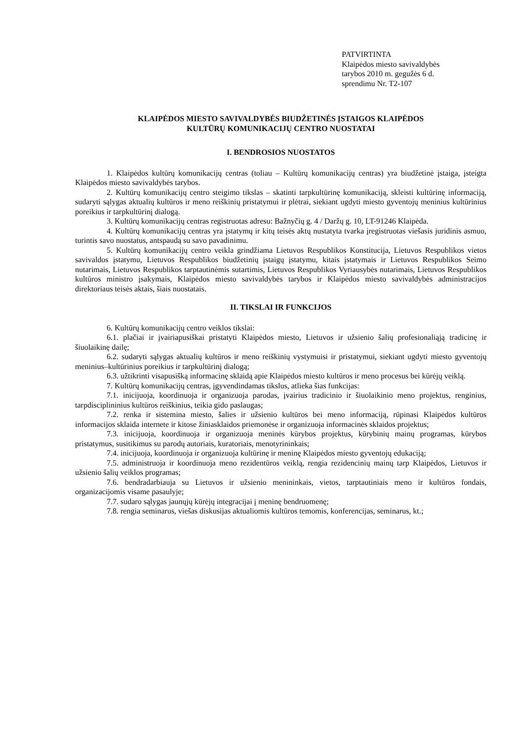PATVIRTINTA
Klaipėdos miesto savivaldybės
tarybos 2010 m. gegužės 6 d.
sprendimu Nr. T2-107
KLAIPĖDOS MIESTO SAVIVALDYBĖS BIUDŽETINĖS ĮSTAIGOS KLAIPĖDOS
KULTŪRŲ KOMUNIKACIJŲ CENTRO NUOSTATAI
I. BENDROSIOS NUOSTATOS
1. Klaipėdos kultūrų komunikacijų centras (toliau – Kultūrų komunikacijų centras) yra biudžetinė įstaiga, įsteigta Klaipėdos miesto savivaldybės tarybos.
2. Kultūrų komunikacijų centro steigimo tikslas – skatinti tarpkultūrinę komunikaciją, skleisti kultūrinę informaciją, sudaryti sąlygas aktualių kultūros ir meno reiškinių pristatymui ir plėtrai, siekiant ugdyti miesto gyventojų meninius kultūrinius poreikius ir tarpkultūrinį dialogą.
3. Kultūrų komunikacijų centras registruotas adresu: Bažnyčių g. 4 / Daržų g. 10, LT-91246 Klaipėda.
4. Kultūrų komunikacijų centras yra įstatymų ir kitų teisės aktų nustatyta tvarka įregistruotas viešasis juridinis asmuo, turintis savo nuostatus, antspaudą su savo pavadinimu.
5. Kultūrų komunikacijų centro veikla grindžiama Lietuvos Respublikos Konstitucija, Lietuvos Respublikos vietos savivaldos įstatymu, Lietuvos Respublikos biudžetinių įstaigų įstatymu, kitais įstatymais ir Lietuvos Respublikos Seimo nutarimais, Lietuvos Respublikos tarptautinėmis sutartimis, Lietuvos Respublikos Vyriausybės nutarimais, Lietuvos Respublikos kultūros ministro įsakymais, Klaipėdos miesto savivaldybės tarybos ir Klaipėdos miesto savivaldybės administracijos direktoriaus teisės aktais, šiais nuostatais.
II. TIKSLAI IR FUNKCIJOS
6. Kultūrų komunikacijų centro veiklos tikslai:
6.1. plačiai ir įvairiapusiškai pristatyti Klaipėdos miesto, Lietuvos ir užsienio šalių profesionaliąją tradicinę ir šiuolaikinę dailę;
6.2. sudaryti sąlygas aktualių kultūros ir meno reiškinių vystymuisi ir pristatymui, siekiant ugdyti miesto gyventojų meninius–kultūrinius poreikius ir tarpkultūrinį dialogą;
6.3. užtikrinti visapusišką informacinę sklaidą apie Klaipėdos miesto kultūros ir meno procesus bei kūrėjų veiklą.
7. Kultūrų komunikacijų centras, įgyvendindamas tikslus, atlieka šias funkcijas:
7.1. inicijuoja, koordinuoja ir organizuoja parodas, įvairius tradicinio ir šiuolaikinio meno projektus, renginius, tarpdisciplininius kultūros reiškinius, teikia gido paslaugas;
7.2. renka ir sistemina miesto, šalies ir užsienio kultūros bei meno informaciją, rūpinasi Klaipėdos kultūros informacijos sklaida internete ir kitose žiniasklaidos priemonėse ir organizuoja informacinės sklaidos projektus;
7.3. inicijuoja, koordinuoja ir organizuoja meninės kūrybos projektus, kūrybinių mainų programas, kūrybos pristatymus, susitikimus su parodų autoriais, kuratoriais, menotyrininkais;
7.4. inicijuoja, koordinuoja ir organizuoja kultūrinę ir meninę Klaipėdos miesto gyventojų edukaciją;
7.5. administruoja ir koordinuoja meno rezidentūros veiklą, rengia rezidencinių mainų tarp Klaipėdos, Lietuvos ir užsienio šalių veiklos programas;
7.6. bendradarbiauja su Lietuvos ir užsienio menininkais, vietos, tarptautiniais meno ir kultūros fondais, organizacijomis visame pasaulyje;
7.7. sudaro sąlygas jaunųjų kūrėjų integracijai į meninę bendruomenę;
7.8. rengia seminarus, viešas diskusijas aktualiomis kultūros temomis, konferencijas, seminarus, kt.;